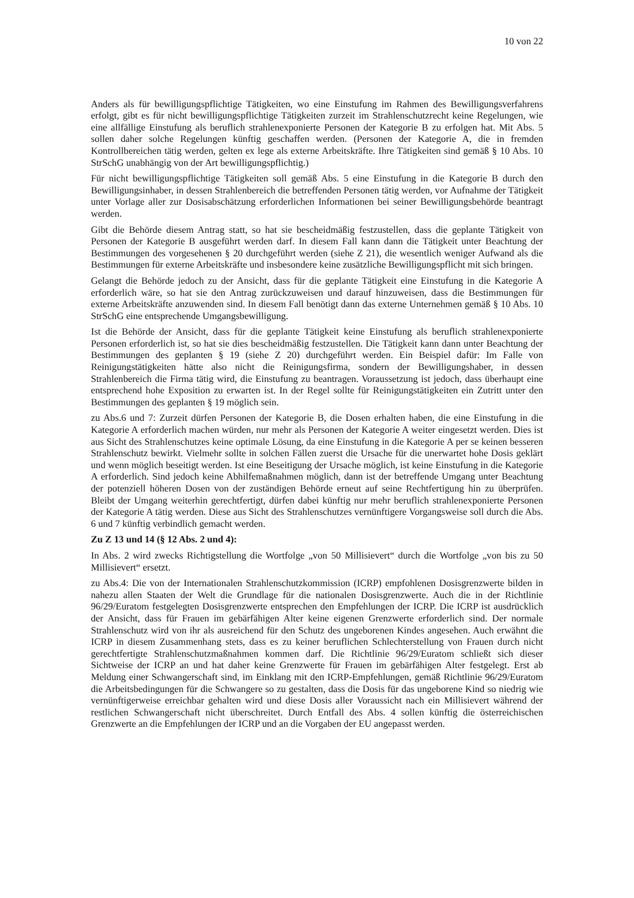10 von 22
Anders als für bewilligungspflichtige Tätigkeiten, wo eine Einstufung im Rahmen des Bewilligungsverfahrens erfolgt, gibt es für nicht bewilligungspflichtige Tätigkeiten zurzeit im Strahlenschutzrecht keine Regelungen, wie eine allfällige Einstufung als beruflich strahlenexponierte Personen der Kategorie B zu erfolgen hat. Mit Abs. 5 sollen daher solche Regelungen künftig geschaffen werden. (Personen der Kategorie A, die in fremden Kontrollbereichen tätig werden, gelten ex lege als externe Arbeitskräfte. Ihre Tätigkeiten sind gemäß § 10 Abs. 10 StrSchG unabhängig von der Art bewilligungspflichtig.)
Für nicht bewilligungspflichtige Tätigkeiten soll gemäß Abs. 5 eine Einstufung in die Kategorie B durch den Bewilligungsinhaber, in dessen Strahlenbereich die betreffenden Personen tätig werden, vor Aufnahme der Tätigkeit unter Vorlage aller zur Dosisabschätzung erforderlichen Informationen bei seiner Bewilligungsbehörde beantragt werden.
Gibt die Behörde diesem Antrag statt, so hat sie bescheidmäßig festzustellen, dass die geplante Tätigkeit von Personen der Kategorie B ausgeführt werden darf. In diesem Fall kann dann die Tätigkeit unter Beachtung der Bestimmungen des vorgesehenen § 20 durchgeführt werden (siehe Z 21), die wesentlich weniger Aufwand als die Bestimmungen für externe Arbeitskräfte und insbesondere keine zusätzliche Bewilligungspflicht mit sich bringen.
Gelangt die Behörde jedoch zu der Ansicht, dass für die geplante Tätigkeit eine Einstufung in die Kategorie A erforderlich wäre, so hat sie den Antrag zurückzuweisen und darauf hinzuweisen, dass die Bestimmungen für externe Arbeitskräfte anzuwenden sind. In diesem Fall benötigt dann das externe Unternehmen gemäß § 10 Abs. 10 StrSchG eine entsprechende Umgangsbewilligung.
Ist die Behörde der Ansicht, dass für die geplante Tätigkeit keine Einstufung als beruflich strahlenexponierte Personen erforderlich ist, so hat sie dies bescheidmäßig festzustellen. Die Tätigkeit kann dann unter Beachtung der Bestimmungen des geplanten § 19 (siehe Z 20) durchgeführt werden. Ein Beispiel dafür: Im Falle von Reinigungstätigkeiten hätte also nicht die Reinigungsfirma, sondern der Bewilligungshaber, in dessen Strahlenbereich die Firma tätig wird, die Einstufung zu beantragen. Voraussetzung ist jedoch, dass überhaupt eine entsprechend hohe Exposition zu erwarten ist. In der Regel sollte für Reinigungstätigkeiten ein Zutritt unter den Bestimmungen des geplanten § 19 möglich sein.
zu Abs.6 und 7: Zurzeit dürfen Personen der Kategorie B, die Dosen erhalten haben, die eine Einstufung in die Kategorie A erforderlich machen würden, nur mehr als Personen der Kategorie A weiter eingesetzt werden. Dies ist aus Sicht des Strahlenschutzes keine optimale Lösung, da eine Einstufung in die Kategorie A per se keinen besseren Strahlenschutz bewirkt. Vielmehr sollte in solchen Fällen zuerst die Ursache für die unerwartet hohe Dosis geklärt und wenn möglich beseitigt werden. Ist eine Beseitigung der Ursache möglich, ist keine Einstufung in die Kategorie A erforderlich. Sind jedoch keine Abhilfemaßnahmen möglich, dann ist der betreffende Umgang unter Beachtung der potenziell höheren Dosen von der zuständigen Behörde erneut auf seine Rechtfertigung hin zu überprüfen. Bleibt der Umgang weiterhin gerechtfertigt, dürfen dabei künftig nur mehr beruflich strahlenexponierte Personen der Kategorie A tätig werden. Diese aus Sicht des Strahlenschutzes vernünftigere Vorgangsweise soll durch die Abs. 6 und 7 künftig verbindlich gemacht werden.
Zu Z 13 und 14 (§ 12 Abs. 2 und 4):
In Abs. 2 wird zwecks Richtigstellung die Wortfolge „von 50 Millisievert“ durch die Wortfolge „von bis zu 50 Millisievert“ ersetzt.
zu Abs.4: Die von der Internationalen Strahlenschutzkommission (ICRP) empfohlenen Dosisgrenzwerte bilden in nahezu allen Staaten der Welt die Grundlage für die nationalen Dosisgrenzwerte. Auch die in der Richtlinie 96/29/Euratom festgelegten Dosisgrenzwerte entsprechen den Empfehlungen der ICRP. Die ICRP ist ausdrücklich der Ansicht, dass für Frauen im gebärfähigen Alter keine eigenen Grenzwerte erforderlich sind. Der normale Strahlenschutz wird von ihr als ausreichend für den Schutz des ungeborenen Kindes angesehen. Auch erwähnt die ICRP in diesem Zusammenhang stets, dass es zu keiner beruflichen Schlechterstellung von Frauen durch nicht gerechtfertigte Strahlenschutzmaßnahmen kommen darf. Die Richtlinie 96/29/Euratom schließt sich dieser Sichtweise der ICRP an und hat daher keine Grenzwerte für Frauen im gebärfähigen Alter festgelegt. Erst ab Meldung einer Schwangerschaft sind, im Einklang mit den ICRP-Empfehlungen, gemäß Richtlinie 96/29/Euratom die Arbeitsbedingungen für die Schwangere so zu gestalten, dass die Dosis für das ungeborene Kind so niedrig wie vernünftigerweise erreichbar gehalten wird und diese Dosis aller Voraussicht nach ein Millisievert während der restlichen Schwangerschaft nicht überschreitet. Durch Entfall des Abs. 4 sollen künftig die österreichischen Grenzwerte an die Empfehlungen der ICRP und an die Vorgaben der EU angepasst werden.